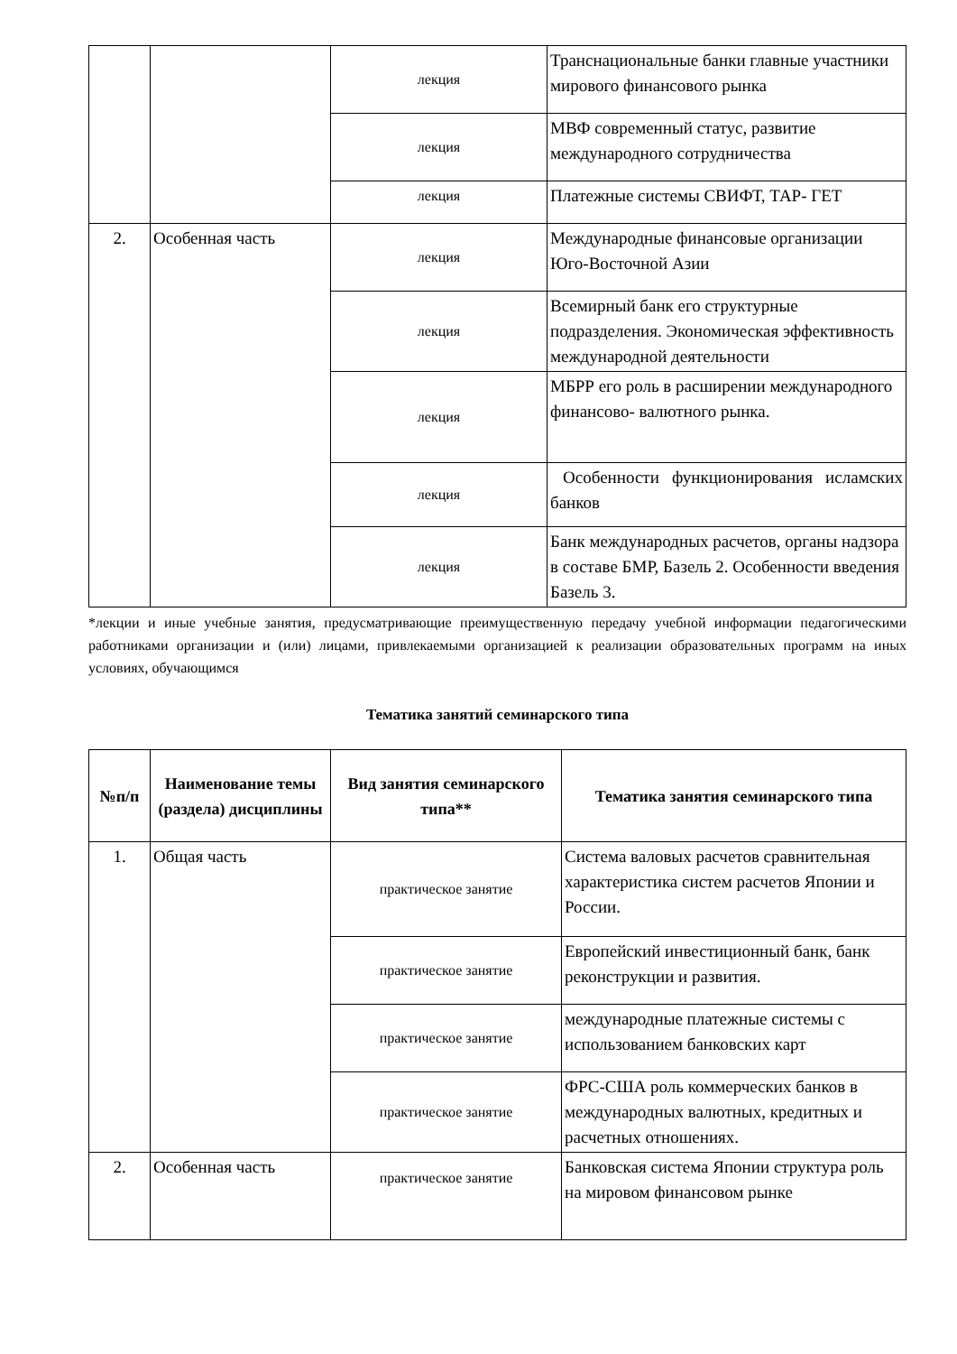| | | лекция | Транснациональные банки главные участники мирового финансового рынка |
| | | лекция | МВФ современный статус, развитие международного сотрудничества |
| | | лекция | Платежные системы СВИФТ, ТАР- ГЕТ |
| 2. | Особенная часть | лекция | Международные финансовые организации Юго-Восточной Азии |
| | | лекция | Всемирный банк его структурные подразделения. Экономическая эффективность международной деятельности |
| | | лекция | МБРР его роль в расширении международного финансово- валютного рынка. |
| | | лекция | Особенности функционирования исламских банков |
| | | лекция | Банк международных расчетов, органы надзора в составе БМР, Базель 2. Особенности введения Базель 3. |
*лекции и иные учебные занятия, предусматривающие преимущественную передачу учебной информации педагогическими работниками организации и (или) лицами, привлекаемыми организацией к реализации образовательных программ на иных условиях, обучающимся
Тематика занятий семинарского типа
| №п/п | Наименование темы (раздела) дисциплины | Вид занятия семинарского типа** | Тематика занятия семинарского типа |
| --- | --- | --- | --- |
| 1. | Общая часть | практическое занятие | Система валовых расчетов сравнительная характеристика систем расчетов Японии и России. |
| | | практическое занятие | Европейский инвестиционный банк, банк реконструкции и развития. |
| | | практическое занятие | международные платежные системы с использованием банковских карт |
| | | практическое занятие | ФРС-США роль коммерческих банков в международных валютных, кредитных и расчетных отношениях. |
| 2. | Особенная часть | практическое занятие | Банковская система Японии структура роль на мировом финансовом рынке |